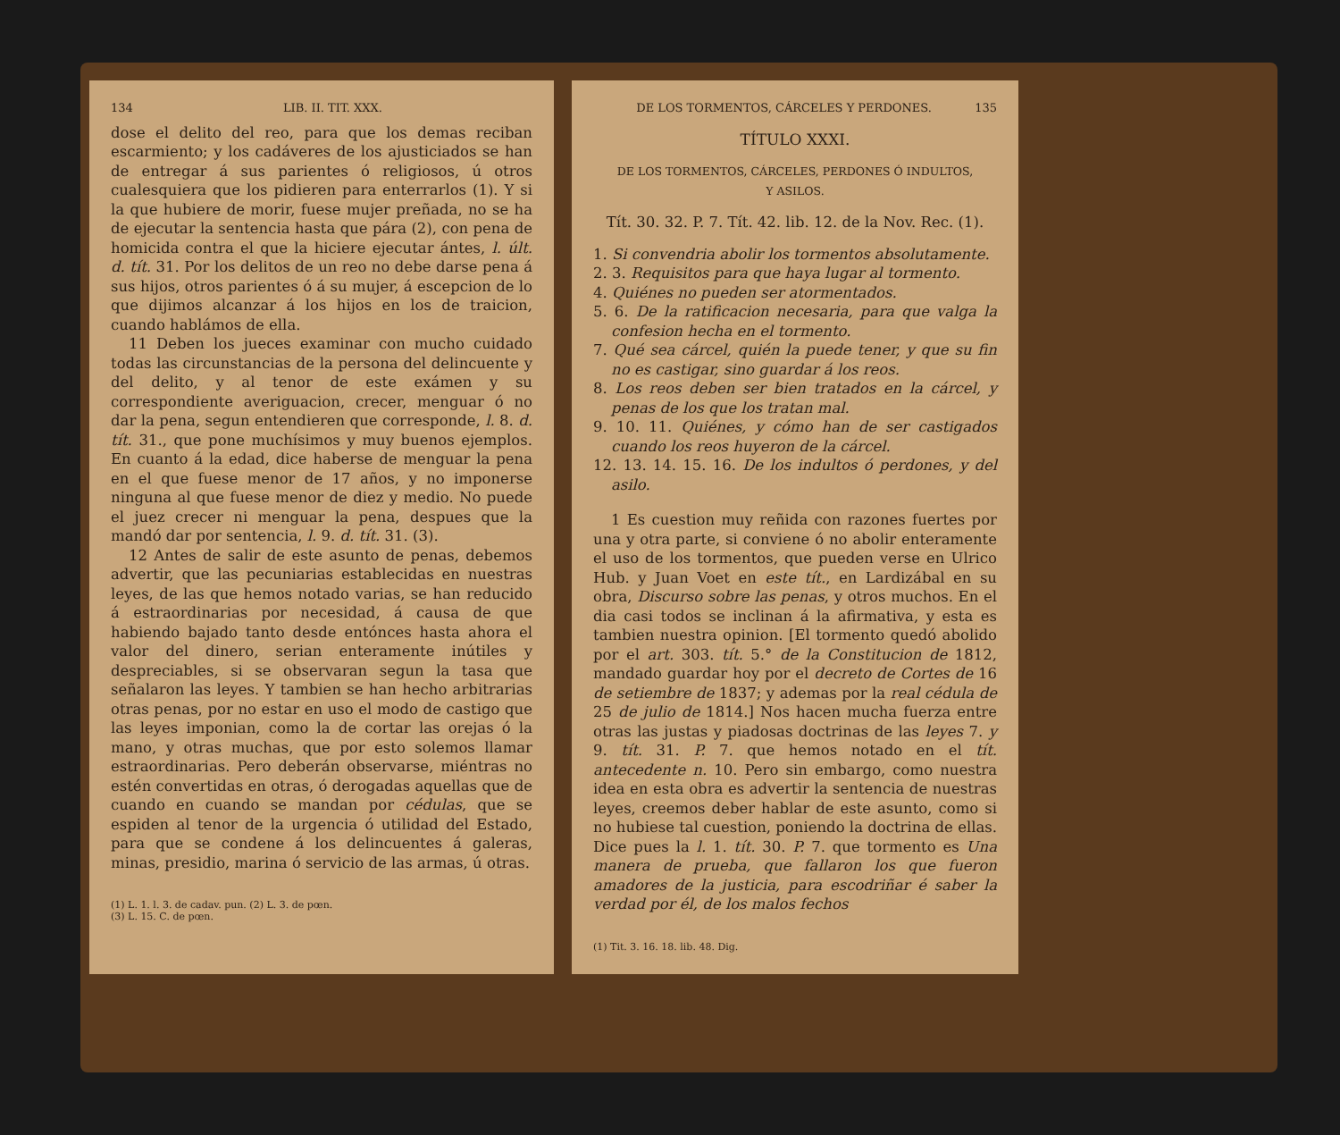134 LIB. II. TIT. XXX.
dose el delito del reo, para que los demas reciban escarmiento; y los cadáveres de los ajusticiados se han de entregar á sus parientes ó religiosos, ú otros cualesquiera que los pidieren para enterrarlos (1). Y si la que hubiere de morir, fuese mujer preñada, no se ha de ejecutar la sentencia hasta que pára (2), con pena de homicida contra el que la hiciere ejecutar ántes, l. últ. d. tít. 31. Por los delitos de un reo no debe darse pena á sus hijos, otros parientes ó á su mujer, á escepcion de lo que dijimos alcanzar á los hijos en los de traicion, cuando hablámos de ella.
11 Deben los jueces examinar con mucho cuidado todas las circunstancias de la persona del delincuente y del delito, y al tenor de este exámen y su correspondiente averiguacion, crecer, menguar ó no dar la pena, segun entendieren que corresponde, l. 8. d. tít. 31., que pone muchísimos y muy buenos ejemplos. En cuanto á la edad, dice haberse de menguar la pena en el que fuese menor de 17 años, y no imponerse ninguna al que fuese menor de diez y medio. No puede el juez crecer ni menguar la pena, despues que la mandó dar por sentencia, l. 9. d. tít. 31. (3).
12 Antes de salir de este asunto de penas, debemos advertir, que las pecuniarias establecidas en nuestras leyes, de las que hemos notado varias, se han reducido á estraordinarias por necesidad, á causa de que habiendo bajado tanto desde entónces hasta ahora el valor del dinero, serian enteramente inútiles y despreciables, si se observaran segun la tasa que señalaron las leyes. Y tambien se han hecho arbitrarias otras penas, por no estar en uso el modo de castigo que las leyes imponian, como la de cortar las orejas ó la mano, y otras muchas, que por esto solemos llamar estraordinarias. Pero deberán observarse, miéntras no estén convertidas en otras, ó derogadas aquellas que de cuando en cuando se mandan por cédulas, que se espiden al tenor de la urgencia ó utilidad del Estado, para que se condene á los delincuentes á galeras, minas, presidio, marina ó servicio de las armas, ú otras.
(1) L. 1. l. 3. de cadav. pun. (2) L. 3. de pœn.
(3) L. 15. C. de pœn.
DE LOS TORMENTOS, CÁRCELES Y PERDONES. 135
TÍTULO XXXI.
DE LOS TORMENTOS, CÁRCELES, PERDONES Ó INDULTOS,
Y ASILOS.
Tít. 30. 32. P. 7. Tít. 42. lib. 12. de la Nov. Rec. (1).
1. Si convendria abolir los tormentos absolutamente.
2. 3. Requisitos para que haya lugar al tormento.
4. Quiénes no pueden ser atormentados.
5. 6. De la ratificacion necesaria, para que valga la confesion hecha en el tormento.
7. Qué sea cárcel, quién la puede tener, y que su fin no es castigar, sino guardar á los reos.
8. Los reos deben ser bien tratados en la cárcel, y penas de los que los tratan mal.
9. 10. 11. Quiénes, y cómo han de ser castigados cuando los reos huyeron de la cárcel.
12. 13. 14. 15. 16. De los indultos ó perdones, y del asilo.
1 Es cuestion muy reñida con razones fuertes por una y otra parte, si conviene ó no abolir enteramente el uso de los tormentos, que pueden verse en Ulrico Hub. y Juan Voet en este tít., en Lardizábal en su obra, Discurso sobre las penas, y otros muchos. En el dia casi todos se inclinan á la afirmativa, y esta es tambien nuestra opinion. [El tormento quedó abolido por el art. 303. tít. 5.° de la Constitucion de 1812, mandado guardar hoy por el decreto de Cortes de 16 de setiembre de 1837; y ademas por la real cédula de 25 de julio de 1814.] Nos hacen mucha fuerza entre otras las justas y piadosas doctrinas de las leyes 7. y 9. tít. 31. P. 7. que hemos notado en el tít. antecedente n. 10. Pero sin embargo, como nuestra idea en esta obra es advertir la sentencia de nuestras leyes, creemos deber hablar de este asunto, como si no hubiese tal cuestion, poniendo la doctrina de ellas. Dice pues la l. 1. tít. 30. P. 7. que tormento es Una manera de prueba, que fallaron los que fueron amadores de la justicia, para escodriñar é saber la verdad por él, de los malos fechos
(1) Tit. 3. 16. 18. lib. 48. Dig.